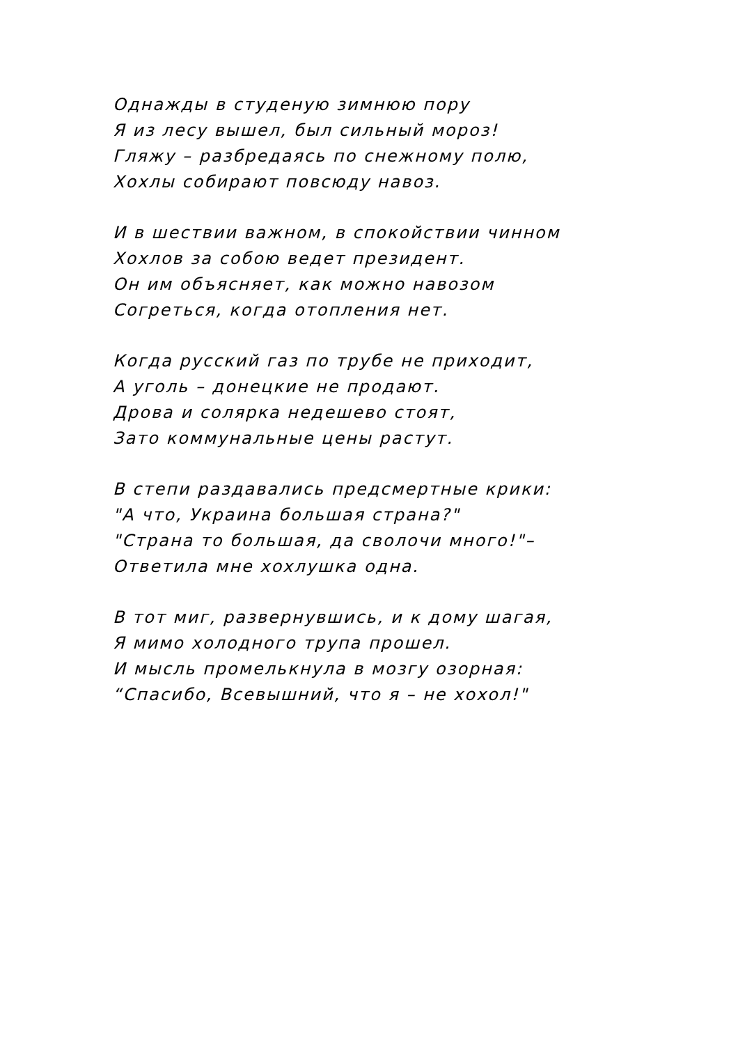Однажды в студеную зимнюю пору
Я из лесу вышел, был сильный мороз!
Гляжу – разбредаясь по снежному полю,
Хохлы собирают повсюду навоз.
И в шествии важном, в спокойствии чинном
Хохлов за собою ведет президент.
Он им объясняет, как можно навозом
Согреться, когда отопления нет.
Когда русский газ по трубе не приходит,
А уголь – донецкие не продают.
Дрова и солярка недешево стоят,
Зато коммунальные цены растут.
В степи раздавались предсмертные крики:
"А что, Украина большая страна?"
"Страна то большая, да сволочи много!"–
Ответила мне хохлушка одна.
В тот миг, развернувшись, и к дому шагая,
Я мимо холодного трупа прошел.
И мысль промелькнула в мозгу озорная:
“Спасибо, Всевышний, что я – не хохол!"